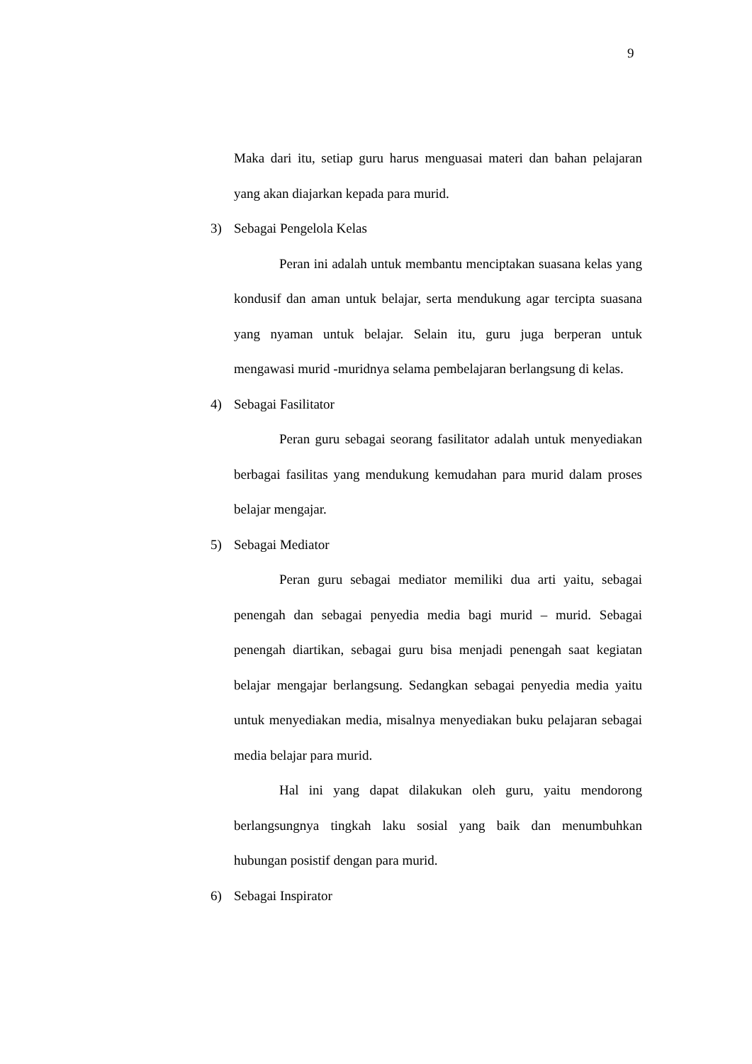9
Maka dari itu, setiap guru harus menguasai materi dan bahan pelajaran yang akan diajarkan kepada para murid.
3) Sebagai Pengelola Kelas
Peran ini adalah untuk membantu menciptakan suasana kelas yang kondusif dan aman untuk belajar, serta mendukung agar tercipta suasana yang nyaman untuk belajar. Selain itu, guru juga berperan untuk mengawasi murid -muridnya selama pembelajaran berlangsung di kelas.
4) Sebagai Fasilitator
Peran guru sebagai seorang fasilitator adalah untuk menyediakan berbagai fasilitas yang mendukung kemudahan para murid dalam proses belajar mengajar.
5) Sebagai Mediator
Peran guru sebagai mediator memiliki dua arti yaitu, sebagai penengah dan sebagai penyedia media bagi murid – murid. Sebagai penengah diartikan, sebagai guru bisa menjadi penengah saat kegiatan belajar mengajar berlangsung. Sedangkan sebagai penyedia media yaitu untuk menyediakan media, misalnya menyediakan buku pelajaran sebagai media belajar para murid.
Hal ini yang dapat dilakukan oleh guru, yaitu mendorong berlangsungnya tingkah laku sosial yang baik dan menumbuhkan hubungan posistif dengan para murid.
6) Sebagai Inspirator